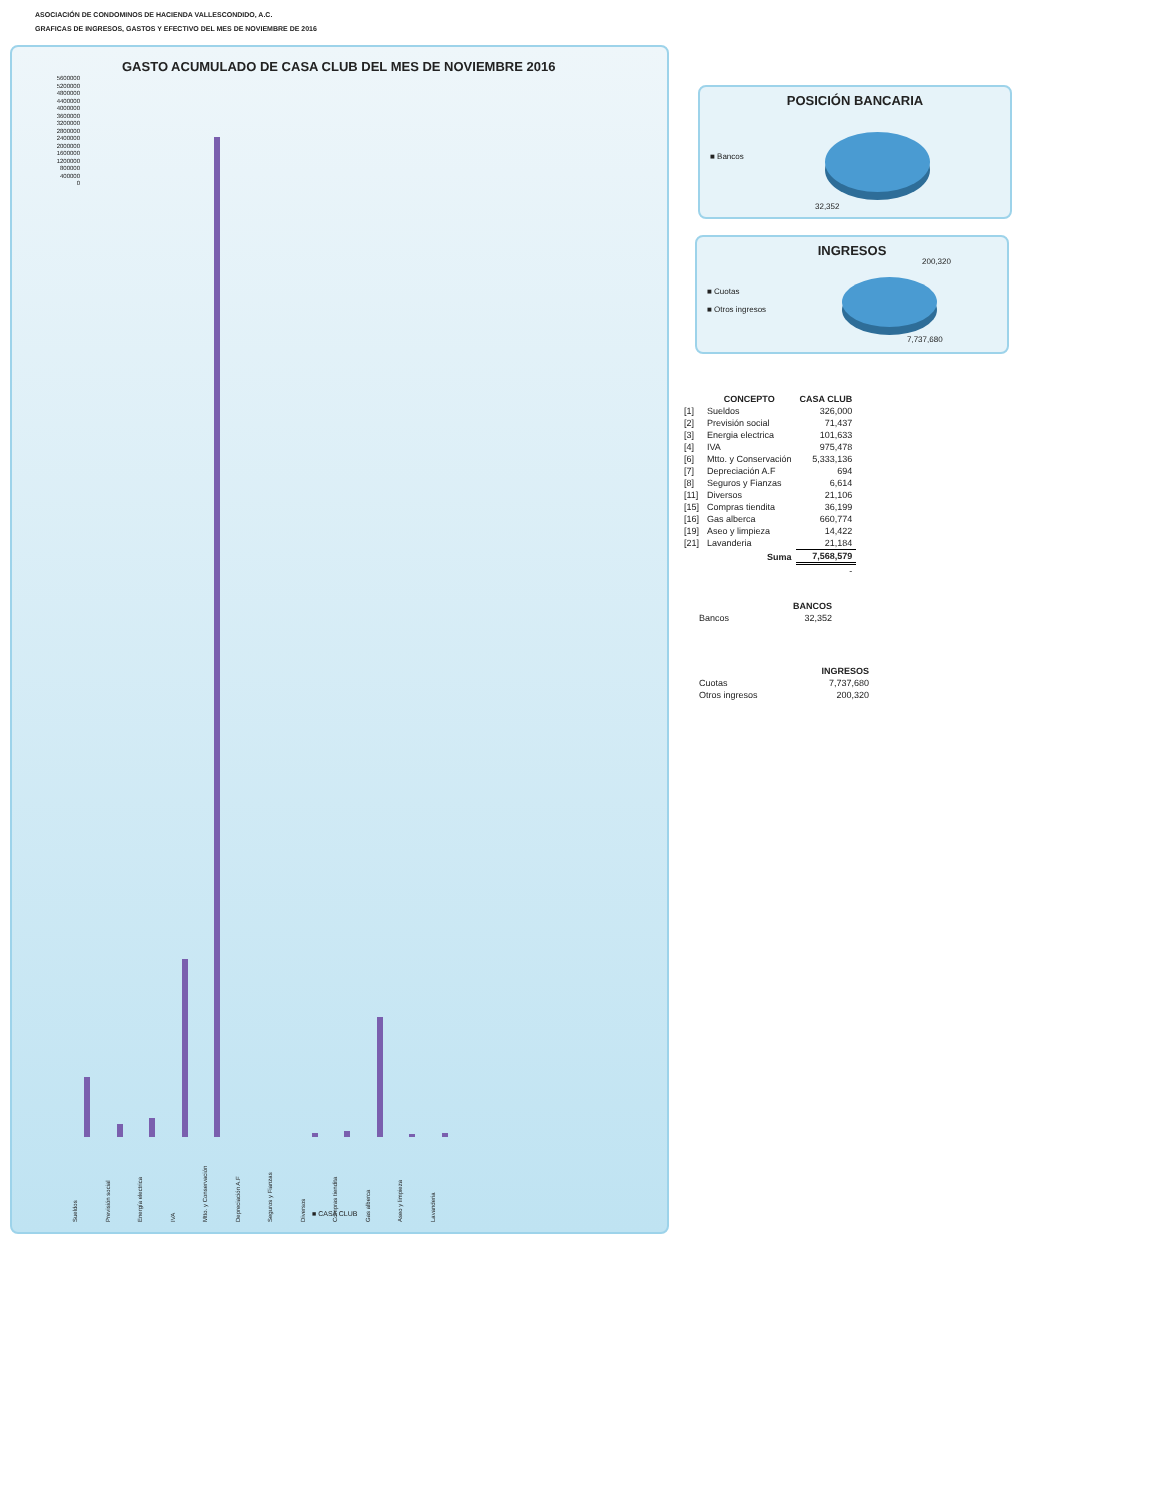ASOCIACIÓN DE CONDOMINOS DE HACIENDA VALLESCONDIDO, A.C.
GRAFICAS DE INGRESOS, GASTOS Y EFECTIVO DEL MES DE NOVIEMBRE DE 2016
GASTO ACUMULADO DE CASA CLUB DEL MES DE NOVIEMBRE 2016
5600000
5200000
4800000
4400000
4000000
3600000
3200000
2800000
2400000
2000000
1600000
1200000
800000
400000
0
Sueldos Previsión social Energía electrica IVA Mtto. y Conservación Depreciación A.F Seguros y Fianzas Diversos Compras tiendita Gas alberca Aseo y limpieza Lavanderia
■ CASA CLUB
POSICIÓN BANCARIA
■ Bancos
32,352
INGRESOS
200,320
■ Cuotas
■ Otros ingresos
7,737,680
| | CONCEPTO | CASA CLUB |
| --- | --- | --- |
| [1] | Sueldos | 326,000 |
| [2] | Previsión social | 71,437 |
| [3] | Energia electrica | 101,633 |
| [4] | IVA | 975,478 |
| [6] | Mtto. y Conservación | 5,333,136 |
| [7] | Depreciación A.F | 694 |
| [8] | Seguros y Fianzas | 6,614 |
| [11] | Diversos | 21,106 |
| [15] | Compras tiendita | 36,199 |
| [16] | Gas alberca | 660,774 |
| [19] | Aseo y limpieza | 14,422 |
| [21] | Lavanderia | 21,184 |
| | Suma | 7,568,579 |
| | | - |
| | BANCOS |
| --- | --- |
| Bancos | 32,352 |
| | INGRESOS |
| --- | --- |
| Cuotas | 7,737,680 |
| Otros ingresos | 200,320 |